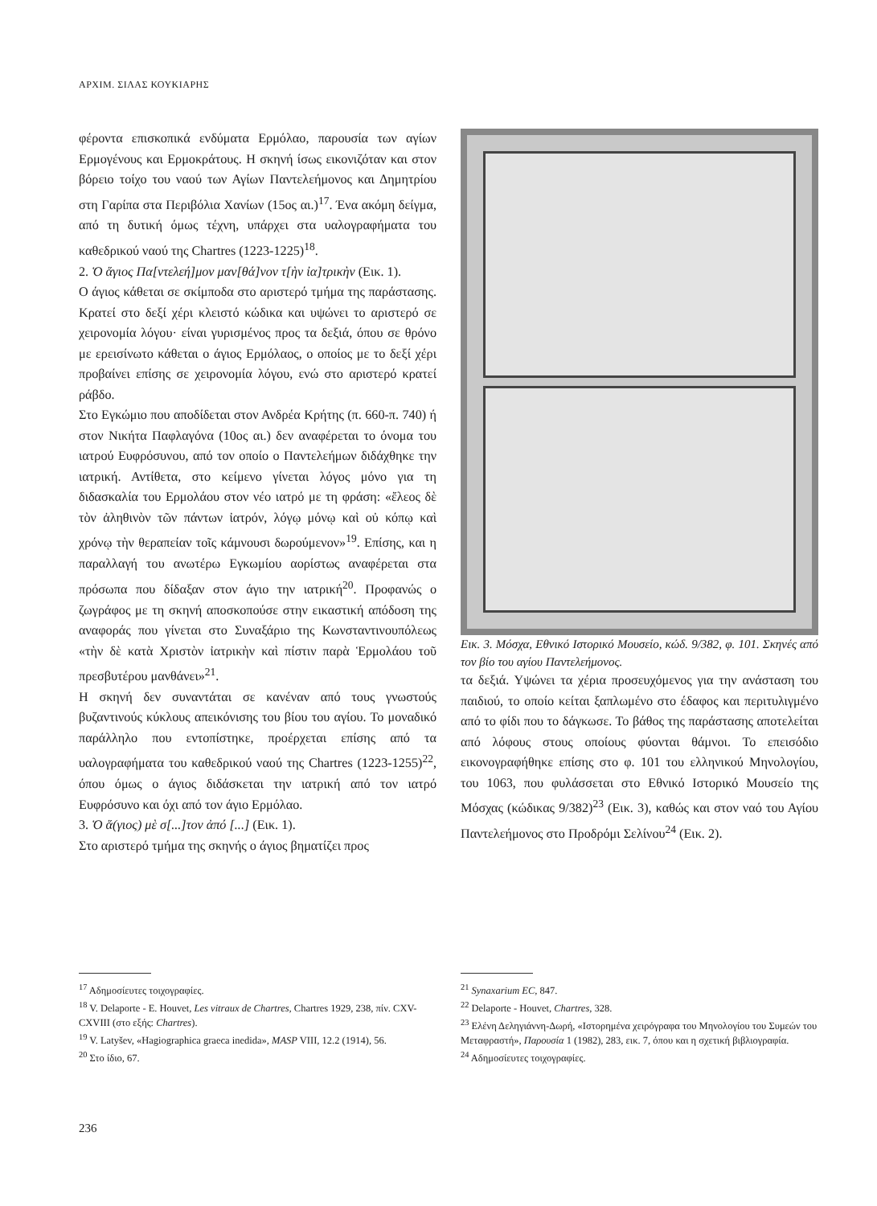ΑΡΧΙΜ. ΣΙΛΑΣ ΚΟΥΚΙΑΡΗΣ
φέροντα επισκοπικά ενδύματα Ερμόλαο, παρουσία των αγίων Ερμογένους και Ερμοκράτους. Η σκηνή ίσως εικονιζόταν και στον βόρειο τοίχο του ναού των Αγίων Παντελεήμονος και Δημητρίου στη Γαρίπα στα Περιβόλια Χανίων (15ος αι.)<sup>17</sup>. Ένα ακόμη δείγμα, από τη δυτική όμως τέχνη, υπάρχει στα υαλογραφήματα του καθεδρικού ναού της Chartres (1223-1225)<sup>18</sup>.
2. Ὁ ἅγιος Πα[ντελεή]μον μαν[θά]νον τ[ὴν ἰα]τρικὴν (Εικ. 1).
Ο άγιος κάθεται σε σκίμποδα στο αριστερό τμήμα της παράστασης. Κρατεί στο δεξί χέρι κλειστό κώδικα και υψώνει το αριστερό σε χειρονομία λόγου· είναι γυρισμένος προς τα δεξιά, όπου σε θρόνο με ερεισίνωτο κάθεται ο άγιος Ερμόλαος, ο οποίος με το δεξί χέρι προβαίνει επίσης σε χειρονομία λόγου, ενώ στο αριστερό κρατεί ράβδο.
Στο Εγκώμιο που αποδίδεται στον Ανδρέα Κρήτης (π. 660-π. 740) ή στον Νικήτα Παφλαγόνα (10ος αι.) δεν αναφέρεται το όνομα του ιατρού Ευφρόσυνου, από τον οποίο ο Παντελεήμων διδάχθηκε την ιατρική. Αντίθετα, στο κείμενο γίνεται λόγος μόνο για τη διδασκαλία του Ερμολάου στον νέο ιατρό με τη φράση: «ἔλεος δὲ τὸν ἀληθινὸν τῶν πάντων ἰατρόν, λόγῳ μόνῳ καὶ οὐ κόπῳ καὶ χρόνῳ τὴν θεραπείαν τοῖς κάμνουσι δωρούμενον»<sup>19</sup>. Επίσης, και η παραλλαγή του ανωτέρω Εγκωμίου αορίστως αναφέρεται στα πρόσωπα που δίδαξαν στον άγιο την ιατρική<sup>20</sup>. Προφανώς ο ζωγράφος με τη σκηνή αποσκοπούσε στην εικαστική απόδοση της αναφοράς που γίνεται στο Συναξάριο της Κωνσταντινουπόλεως «τὴν δὲ κατὰ Χριστὸν ἰατρικὴν καὶ πίστιν παρὰ Ἑρμολάου τοῦ πρεσβυτέρου μανθάνει»<sup>21</sup>.
Η σκηνή δεν συναντάται σε κανέναν από τους γνωστούς βυζαντινούς κύκλους απεικόνισης του βίου του αγίου. Το μοναδικό παράλληλο που εντοπίστηκε, προέρχεται επίσης από τα υαλογραφήματα του καθεδρικού ναού της Chartres (1223-1255)<sup>22</sup>, όπου όμως ο άγιος διδάσκεται την ιατρική από τον ιατρό Ευφρόσυνο και όχι από τον άγιο Ερμόλαο.
3. Ὁ ἅ(γιος) μὲ σ[...]τον ἀπό [...] (Εικ. 1).
Στο αριστερό τμήμα της σκηνής ο άγιος βηματίζει προς
Εικ. 3. Μόσχα, Εθνικό Ιστορικό Μουσείο, κώδ. 9/382, φ. 101. Σκηνές από τον βίο του αγίου Παντελεήμονος.
τα δεξιά. Υψώνει τα χέρια προσευχόμενος για την ανάσταση του παιδιού, το οποίο κείται ξαπλωμένο στο έδαφος και περιτυλιγμένο από το φίδι που το δάγκωσε. Το βάθος της παράστασης αποτελείται από λόφους στους οποίους φύονται θάμνοι. Το επεισόδιο εικονογραφήθηκε επίσης στο φ. 101 του ελληνικού Μηνολογίου, του 1063, που φυλάσσεται στο Εθνικό Ιστορικό Μουσείο της Μόσχας (κώδικας 9/382)<sup>23</sup> (Εικ. 3), καθώς και στον ναό του Αγίου Παντελεήμονος στο Προδρόμι Σελίνου<sup>24</sup> (Εικ. 2).
<sup>17</sup> Αδημοσίευτες τοιχογραφίες.
<sup>18</sup> V. Delaporte - E. Houvet, Les vitraux de Chartres, Chartres 1929, 238, πίν. CXV-CXVIII (στο εξής: Chartres).
<sup>19</sup> V. Latyšev, «Hagiographica graeca inedida», MASP VIII, 12.2 (1914), 56.
<sup>20</sup> Στο ίδιο, 67.
<sup>21</sup> Synaxarium EC, 847.
<sup>22</sup> Delaporte - Houvet, Chartres, 328.
<sup>23</sup> Ελένη Δεληγιάννη-Δωρή, «Ιστορημένα χειρόγραφα του Μηνολογίου του Συμεών του Μεταφραστή», Παρουσία 1 (1982), 283, εικ. 7, όπου και η σχετική βιβλιογραφία.
<sup>24</sup> Αδημοσίευτες τοιχογραφίες.
236